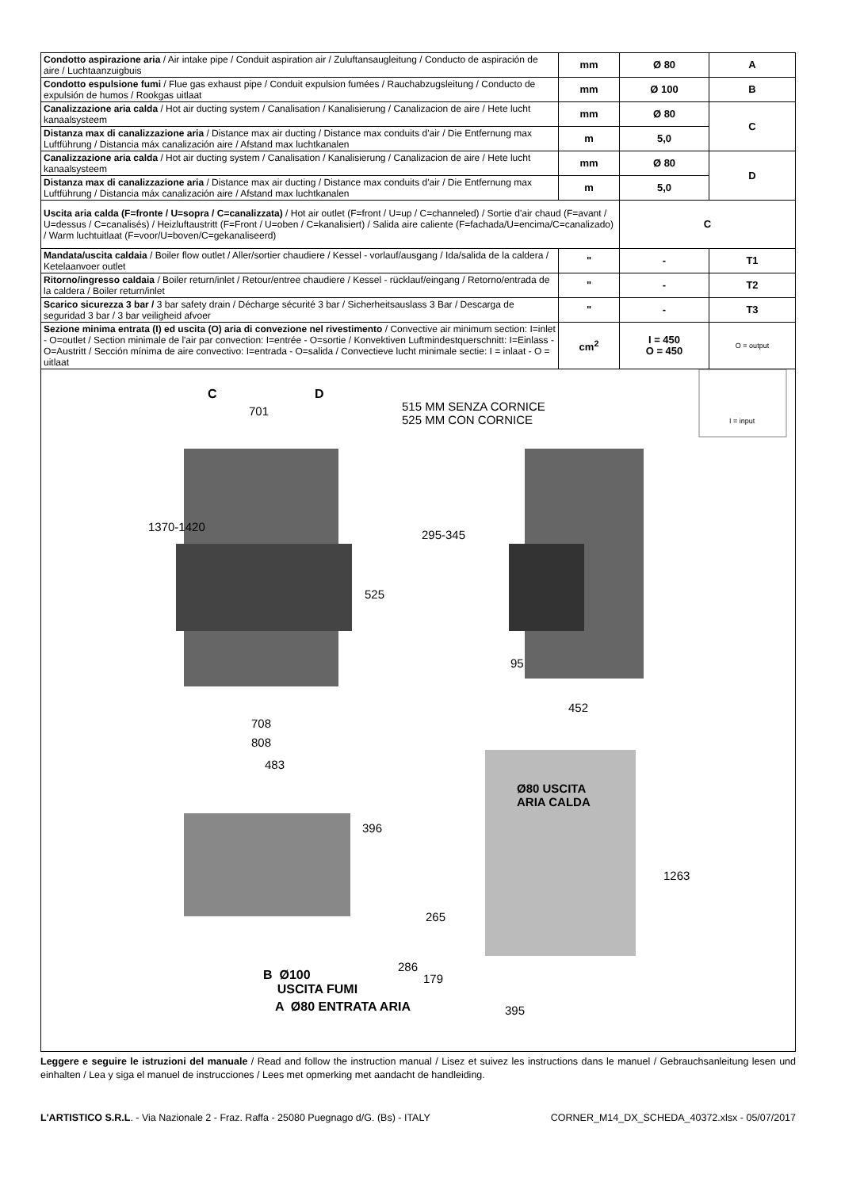| Condotto aspirazione aria / Air intake pipe / Conduit aspiration air / Zuluftansaugleitung / Conducto de aspiración de aire / Luchtaanzuigbuis | mm | Ø 80 | A |
| Condotto espulsione fumi / Flue gas exhaust pipe / Conduit expulsion fumées / Rauchabzugsleitung / Conducto de expulsión de humos / Rookgas uitlaat | mm | Ø 100 | B |
| Canalizzazione aria calda / Hot air ducting system / Canalisation / Kanalisierung / Canalizacion de aire / Hete lucht kanaalsysteem | mm | Ø 80 | C |
| Distanza max di canalizzazione aria / Distance max air ducting / Distance max conduits d'air / Die Entfernung max Luftführung / Distancia máx canalización aire / Afstand max luchtkanalen | m | 5,0 | |
| Canalizzazione aria calda / Hot air ducting system / Canalisation / Kanalisierung / Canalizacion de aire / Hete lucht kanaalsysteem | mm | Ø 80 | D |
| Distanza max di canalizzazione aria / Distance max air ducting / Distance max conduits d'air / Die Entfernung max Luftführung / Distancia máx canalización aire / Afstand max luchtkanalen | m | 5,0 | |
| Uscita aria calda (F=fronte / U=sopra / C=canalizzata) / Hot air outlet (F=front / U=up / C=channeled) / Sortie d'air chaud (F=avant / U=dessus / C=canalisés) / Heizluftaustritt (F=Front / U=oben / C=kanalisiert) / Salida aire caliente (F=fachada/U=encima/C=canalizado) / Warm luchtuitlaat (F=voor/U=boven/C=gekanaliseerd) | | C | |
| Mandata/uscita caldaia / Boiler flow outlet / Aller/sortier chaudiere / Kessel - vorlauf/ausgang / Ida/salida de la caldera / Ketelaanvoer outlet | " | - | T1 |
| Ritorno/ingresso caldaia / Boiler return/inlet / Retour/entree chaudiere / Kessel - rücklauf/eingang / Retorno/entrada de la caldera / Boiler return/inlet | " | - | T2 |
| Scarico sicurezza 3 bar / 3 bar safety drain / Décharge sécurité 3 bar / Sicherheitsauslass 3 Bar / Descarga de seguridad 3 bar / 3 bar veiligheid afvoer | " | - | T3 |
| Sezione minima entrata (I) ed uscita (O) aria di convezione nel rivestimento / Convective air minimum section: I=inlet - O=outlet / Section minimale de l'air par convection: I=entrée - O=sortie / Konvektiven Luftmindestquerschnitt: I=Einlass - O=Austritt / Sección mínima de aire convectivo: I=entrada - O=salida / Convectieve lucht minimale sectie: I = inlaat - O = uitlaat | cm<sup>2</sup> | I = 450 O = 450 | O = output |
C D
701
515 MM SENZA CORNICE
525 MM CON CORNICE
I = input
1370-1420
295-345
525
95
452
708
808
483
Ø80 USCITA
ARIA CALDA
396
1263
265
286
179
B Ø100
USCITA FUMI
A Ø80 ENTRATA ARIA 395
Leggere e seguire le istruzioni del manuale / Read and follow the instruction manual / Lisez et suivez les instructions dans le manuel / Gebrauchsanleitung lesen und einhalten / Lea y siga el manuel de instrucciones / Lees met opmerking met aandacht de handleiding.
L'ARTISTICO S.R.L. - Via Nazionale 2 - Fraz. Raffa - 25080 Puegnago d/G. (Bs) - ITALY CORNER_M14_DX_SCHEDA_40372.xlsx - 05/07/2017